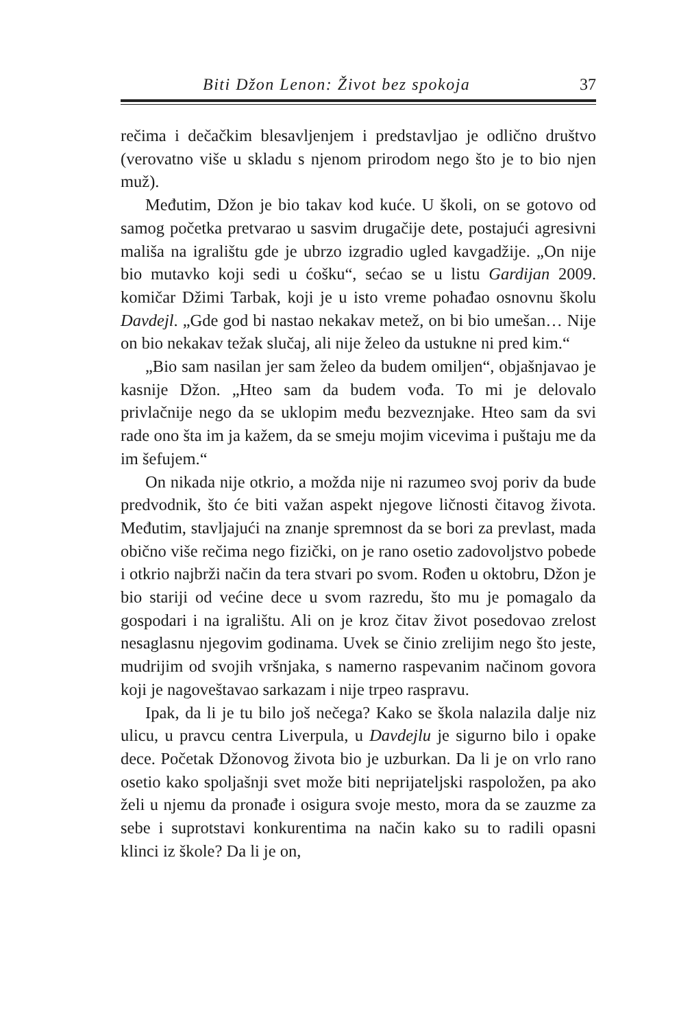Biti Džon Lenon: Život bez spokoja 37
rečima i dečačkim blesavljenjem i predstavljao je odlično društvo (verovatno više u skladu s njenom prirodom nego što je to bio njen muž).
Međutim, Džon je bio takav kod kuće. U školi, on se gotovo od samog početka pretvarao u sasvim drugačije dete, postajući agresivni mališa na igralištu gde je ubrzo izgradio ugled kavgadžije. „On nije bio mutavko koji sedi u ćošku“, sećao se u listu Gardijan 2009. komičar Džimi Tarbak, koji je u isto vreme pohađao osnovnu školu Davdejl. „Gde god bi nastao nekakav metež, on bi bio umešan… Nije on bio nekakav težak slučaj, ali nije želeo da ustukne ni pred kim.“
„Bio sam nasilan jer sam želeo da budem omiljen“, objašnjavao je kasnije Džon. „Hteo sam da budem vođa. To mi je delovalo privlačnije nego da se uklopim među bezveznjake. Hteo sam da svi rade ono šta im ja kažem, da se smeju mojim vicevima i puštaju me da im šefujem.“
On nikada nije otkrio, a možda nije ni razumeo svoj poriv da bude predvodnik, što će biti važan aspekt njegove ličnosti čitavog života. Međutim, stavljajući na znanje spremnost da se bori za prevlast, mada obično više rečima nego fizički, on je rano osetio zadovoljstvo pobede i otkrio najbrži način da tera stvari po svom. Rođen u oktobru, Džon je bio stariji od većine dece u svom razredu, što mu je pomagalo da gospodari i na igralištu. Ali on je kroz čitav život posedovao zrelost nesaglasnu njegovim godinama. Uvek se činio zrelijim nego što jeste, mudrijim od svojih vršnjaka, s namerno raspevanim načinom govora koji je nagoveštavao sarkazam i nije trpeo raspravu.
Ipak, da li je tu bilo još nečega? Kako se škola nalazila dalje niz ulicu, u pravcu centra Liverpula, u Davdejlu je sigurno bilo i opake dece. Početak Džonovog života bio je uzburkan. Da li je on vrlo rano osetio kako spoljašnji svet može biti neprijateljski raspoložen, pa ako želi u njemu da pronađe i osigura svoje mesto, mora da se zauzme za sebe i suprotstavi konkurentima na način kako su to radili opasni klinci iz škole? Da li je on,